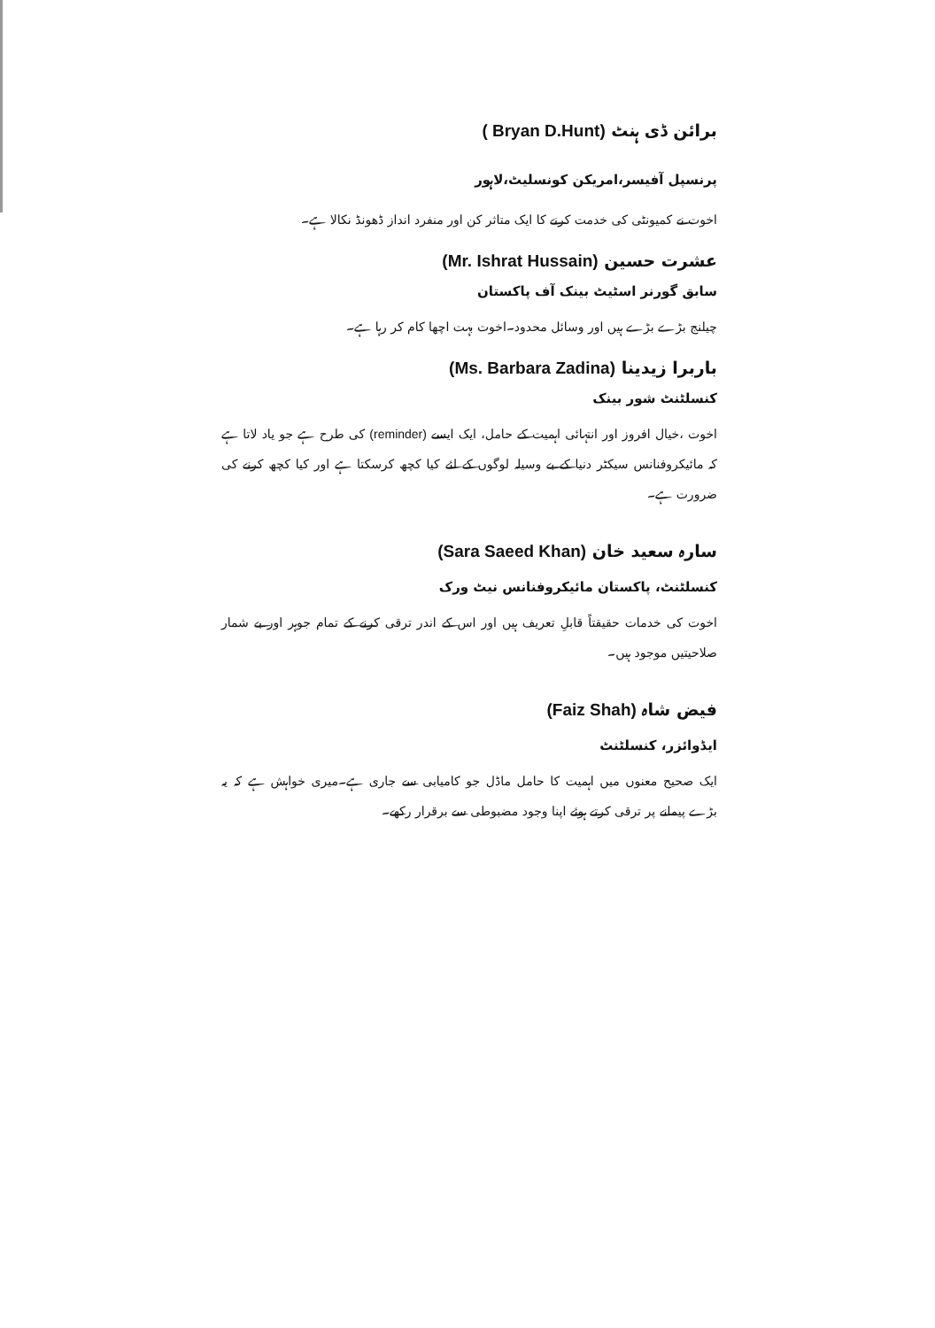برائن ڈی ہنٹ ( Bryan D.Hunt)
پرنسپل آفیسر،امریکن کونسلیٹ،لاہور
اخوت نے کمیونٹی کی خدمت کرنے کا ایک متاثر کن اور منفرد انداز ڈھونڈ نکالا ہے۔
عشرت حسین (Mr. Ishrat Hussain)
سابق گورنر اسٹیٹ بینک آف پاکستان
چیلنج بڑے بڑے ہیں اور وسائل محدود۔اخوت بہت اچھا کام کر رہا ہے۔
باربرا زیدینا (Ms. Barbara Zadina)
کنسلٹنٹ شور بینک
اخوت ،خیال افروز اور انتہائی اہمیت کے حامل، ایک ایسے (reminder) کی طرح ہے جو یاد لاتا ہے کہ مائیکروفنانس سیکٹر دنیا کے بے وسیلہ لوگوں کے لئے کیا کچھ کرسکتا ہے اور کیا کچھ کرنے کی ضرورت ہے۔
سارہ سعید خان (Sara Saeed Khan)
کنسلٹنٹ، پاکستان مائیکروفنانس نیٹ ورک
اخوت کی خدمات حقیقتاً قابلِ تعریف ہیں اور اس کے اندر ترقی کرنے کے تمام جوہر اور بے شمار صلاحیتیں موجود ہیں۔
فیض شاہ (Faiz Shah)
ایڈوائزر، کنسلٹنٹ
ایک صحیح معنوں میں اہمیت کا حامل ماڈل جو کامیابی سے جاری ہے۔میری خواہش ہے کہ یہ بڑے پیمانے پر ترقی کرتے ہوئے اپنا وجود مضبوطی سے برقرار رکھے۔